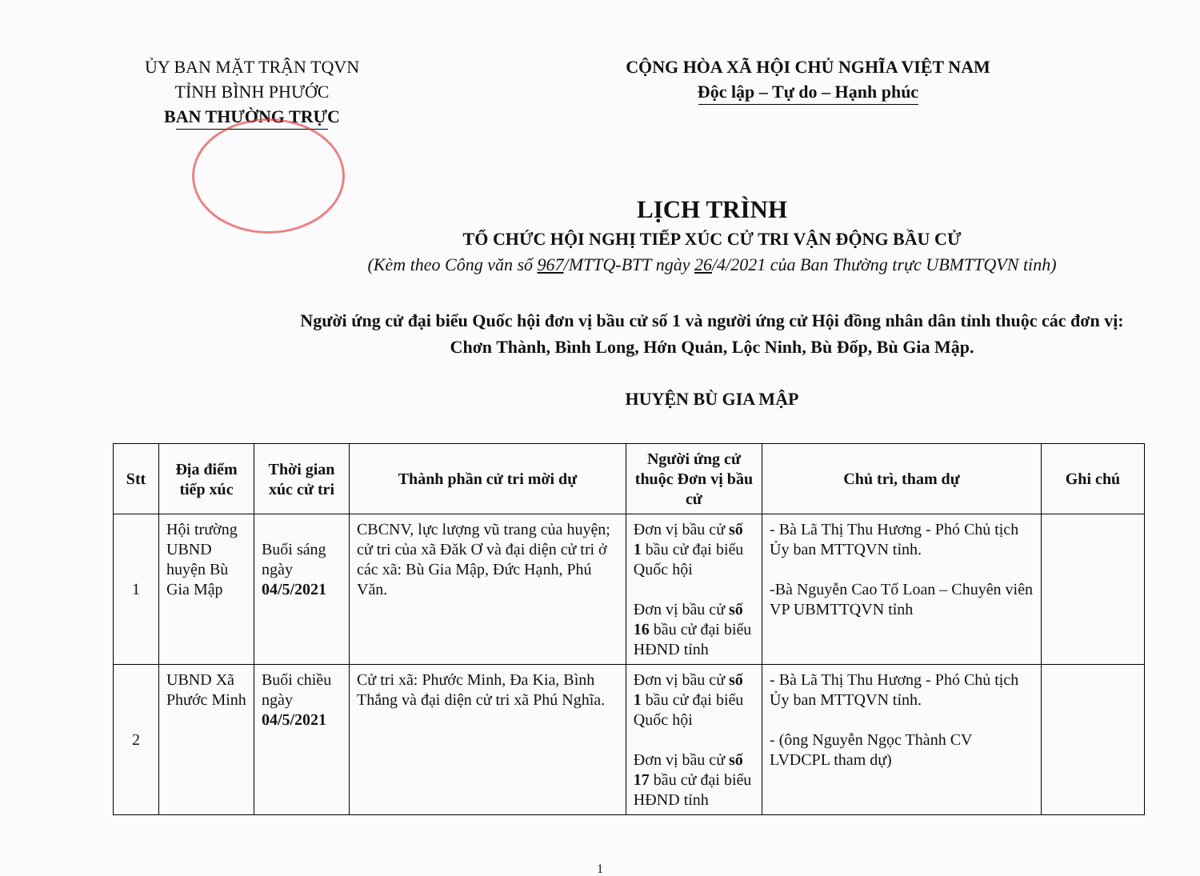ỦY BAN MẶT TRẬN TQVN
TỈNH BÌNH PHƯỚC
BAN THƯỜNG TRỰC
CỘNG HÒA XÃ HỘI CHỦ NGHĨA VIỆT NAM
Độc lập – Tự do – Hạnh phúc
LỊCH TRÌNH
TỔ CHỨC HỘI NGHỊ TIẾP XÚC CỬ TRI VẬN ĐỘNG BẦU CỬ
(Kèm theo Công văn số 967/MTTQ-BTT ngày 26/4/2021 của Ban Thường trực UBMTTQVN tỉnh)
Người ứng cử đại biểu Quốc hội đơn vị bầu cử số 1 và người ứng cử Hội đồng nhân dân tỉnh thuộc các đơn vị:
Chơn Thành, Bình Long, Hớn Quản, Lộc Ninh, Bù Đốp, Bù Gia Mập.
HUYỆN BÙ GIA MẬP
| Stt | Địa điểm tiếp xúc | Thời gian xúc cử tri | Thành phần cử tri mời dự | Người ứng cử thuộc Đơn vị bầu cử | Chủ trì, tham dự | Ghi chú |
| --- | --- | --- | --- | --- | --- | --- |
| 1 | Hội trường UBND huyện Bù Gia Mập | Buổi sáng ngày 04/5/2021 | CBCNV, lực lượng vũ trang của huyện; cử tri của xã Đăk Ơ và đại diện cử tri ở các xã: Bù Gia Mập, Đức Hạnh, Phú Văn. | Đơn vị bầu cử số 1 bầu cử đại biểu Quốc hội Đơn vị bầu cử số 16 bầu cử đại biểu HĐND tỉnh | - Bà Lã Thị Thu Hương - Phó Chủ tịch Ủy ban MTTQVN tỉnh. -Bà Nguyễn Cao Tố Loan – Chuyên viên VP UBMTTQVN tỉnh | |
| 2 | UBND Xã Phước Minh | Buổi chiều ngày 04/5/2021 | Cử tri xã: Phước Minh, Đa Kia, Bình Thắng và đại diện cử tri xã Phú Nghĩa. | Đơn vị bầu cử số 1 bầu cử đại biểu Quốc hội Đơn vị bầu cử số 17 bầu cử đại biểu HĐND tỉnh | - Bà Lã Thị Thu Hương - Phó Chủ tịch Ủy ban MTTQVN tỉnh. - (ông Nguyễn Ngọc Thành CV LVDCPL tham dự) | |
1